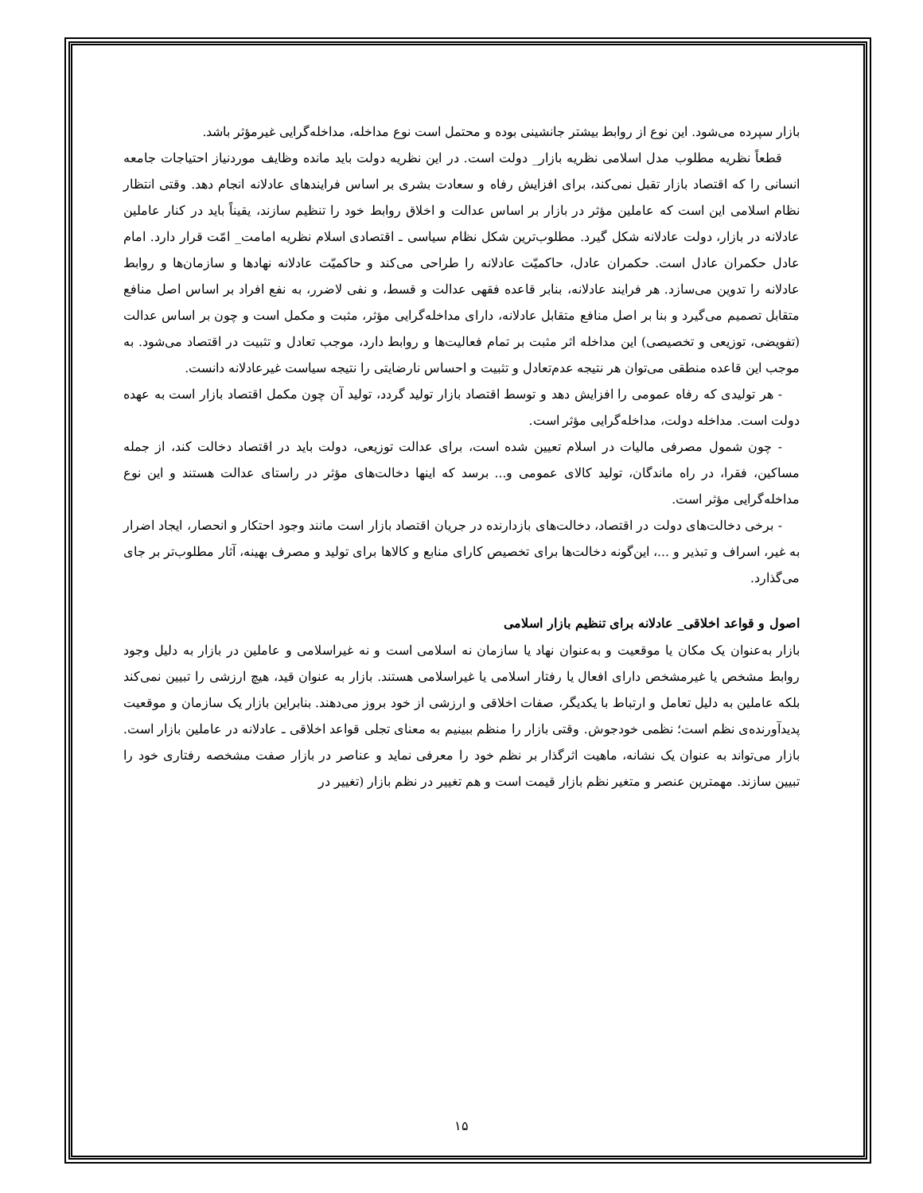بازار سپرده می‌شود. این نوع از روابط بیشتر جانشینی بوده و محتمل است نوع مداخله، مداخله‌گرایی غیرمؤثر باشد.
قطعاً نظریه مطلوب مدل اسلامی نظریه بازار_ دولت است. در این نظریه دولت باید مانده وظایف موردنیاز احتیاجات جامعه انسانی را که اقتصاد بازار تقبل نمی‌کند، برای افزایش رفاه و سعادت بشری بر اساس فرایندهای عادلانه انجام دهد. وقتی انتظار نظام اسلامی این است که عاملین مؤثر در بازار بر اساس عدالت و اخلاق روابط خود را تنظیم سازند، یقیناً باید در کنار عاملین عادلانه در بازار، دولت عادلانه شکل گیرد. مطلوب‌ترین شکل نظام سیاسی ـ اقتصادی اسلام نظریه امامت_ امّت قرار دارد. امام عادل حکمران عادل است. حکمران عادل، حاکمیّت عادلانه را طراحی می‌کند و حاکمیّت عادلانه نهادها و سازمان‌ها و روابط عادلانه را تدوین می‌سازد. هر فرایند عادلانه، بنابر قاعده فقهی عدالت و قسط، و نفی لاضرر، به نفع افراد بر اساس اصل منافع متقابل تصمیم می‌گیرد و بنا بر اصل منافع متقابل عادلانه، دارای مداخله‌گرایی مؤثر، مثبت و مکمل است و چون بر اساس عدالت (تفویضی، توزیعی و تخصیصی) این مداخله اثر مثبت بر تمام فعالیت‌ها و روابط دارد، موجب تعادل و تثبیت در اقتصاد می‌شود. به موجب این قاعده منطقی می‌توان هر نتیجه عدم‌تعادل و تثبیت و احساس نارضایتی را نتیجه سیاست غیرعادلانه دانست.
- هر تولیدی که رفاه عمومی را افزایش دهد و توسط اقتصاد بازار تولید گردد، تولید آن چون مکمل اقتصاد بازار است به عهده دولت است. مداخله دولت، مداخله‌گرایی مؤثر است.
- چون شمول مصرفی مالیات در اسلام تعیین شده است، برای عدالت توزیعی، دولت باید در اقتصاد دخالت کند، از جمله مساکین، فقرا، در راه ماندگان، تولید کالای عمومی و... برسد که اینها دخالت‌های مؤثر در راستای عدالت هستند و این نوع مداخله‌گرایی مؤثر است.
- برخی دخالت‌های دولت در اقتصاد، دخالت‌های بازدارنده در جریان اقتصاد بازار است مانند وجود احتکار و انحصار، ایجاد اضرار به غیر، اسراف و تبذیر و ...، این‌گونه دخالت‌ها برای تخصیص کارای منابع و کالاها برای تولید و مصرف بهینه، آثار مطلوب‌تر بر جای می‌گذارد.
اصول و قواعد اخلاقی_ عادلانه برای تنظیم بازار اسلامی
بازار به‌عنوان یک مکان یا موقعیت و به‌عنوان نهاد یا سازمان نه اسلامی است و نه غیراسلامی و عاملین در بازار به دلیل وجود روابط مشخص یا غیرمشخص دارای افعال یا رفتار اسلامی یا غیراسلامی هستند. بازار به عنوان قید، هیچ ارزشی را تبیین نمی‌کند بلکه عاملین به دلیل تعامل و ارتباط با یکدیگر، صفات اخلاقی و ارزشی از خود بروز می‌دهند. بنابراین بازار یک سازمان و موقعیت پدیدآورنده‌ی نظم است؛ نظمی خودجوش. وقتی بازار را منظم ببینیم به معنای تجلی قواعد اخلاقی ـ عادلانه در عاملین بازار است. بازار می‌تواند به عنوان یک نشانه، ماهیت اثرگذار بر نظم خود را معرفی نماید و عناصر در بازار صفت مشخصه رفتاری خود را تبیین سازند. مهمترین عنصر و متغیر نظم بازار قیمت است و هم تغییر در نظم بازار (تغییر در
۱۵